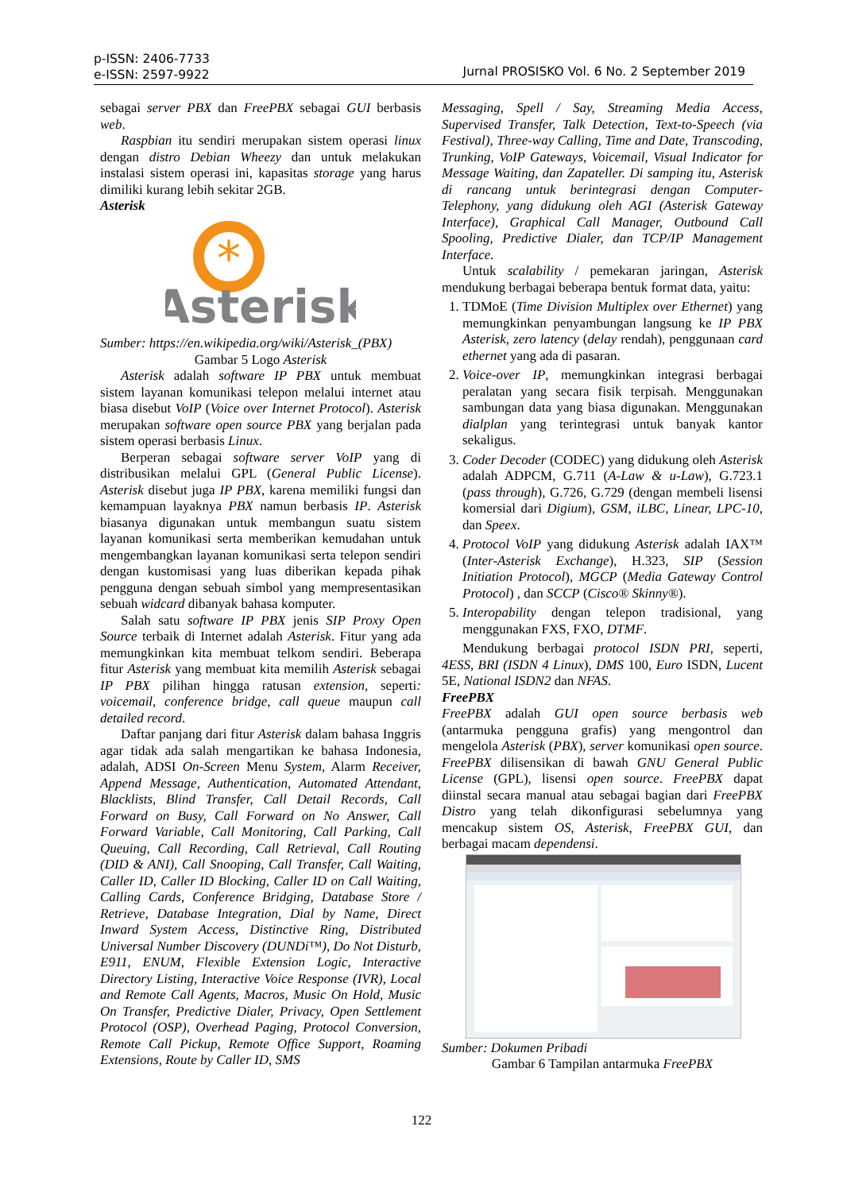p-ISSN: 2406-7733
e-ISSN: 2597-9922
Jurnal PROSISKO Vol. 6 No. 2 September 2019
sebagai server PBX dan FreePBX sebagai GUI berbasis web.
Raspbian itu sendiri merupakan sistem operasi linux dengan distro Debian Wheezy dan untuk melakukan instalasi sistem operasi ini, kapasitas storage yang harus dimiliki kurang lebih sekitar 2GB.
Asterisk
*
Asterisk
Sumber: https://en.wikipedia.org/wiki/Asterisk_(PBX)
Gambar 5 Logo Asterisk
Asterisk adalah software IP PBX untuk membuat sistem layanan komunikasi telepon melalui internet atau biasa disebut VoIP (Voice over Internet Protocol). Asterisk merupakan software open source PBX yang berjalan pada sistem operasi berbasis Linux.
Berperan sebagai software server VoIP yang di distribusikan melalui GPL (General Public License). Asterisk disebut juga IP PBX, karena memiliki fungsi dan kemampuan layaknya PBX namun berbasis IP. Asterisk biasanya digunakan untuk membangun suatu sistem layanan komunikasi serta memberikan kemudahan untuk mengembangkan layanan komunikasi serta telepon sendiri dengan kustomisasi yang luas diberikan kepada pihak pengguna dengan sebuah simbol yang mempresentasikan sebuah widcard dibanyak bahasa komputer.
Salah satu software IP PBX jenis SIP Proxy Open Source terbaik di Internet adalah Asterisk. Fitur yang ada memungkinkan kita membuat telkom sendiri. Beberapa fitur Asterisk yang membuat kita memilih Asterisk sebagai IP PBX pilihan hingga ratusan extension, seperti: voicemail, conference bridge, call queue maupun call detailed record.
Daftar panjang dari fitur Asterisk dalam bahasa Inggris agar tidak ada salah mengartikan ke bahasa Indonesia, adalah, ADSI On-Screen Menu System, Alarm Receiver, Append Message, Authentication, Automated Attendant, Blacklists, Blind Transfer, Call Detail Records, Call Forward on Busy, Call Forward on No Answer, Call Forward Variable, Call Monitoring, Call Parking, Call Queuing, Call Recording, Call Retrieval, Call Routing (DID & ANI), Call Snooping, Call Transfer, Call Waiting, Caller ID, Caller ID Blocking, Caller ID on Call Waiting, Calling Cards, Conference Bridging, Database Store / Retrieve, Database Integration, Dial by Name, Direct Inward System Access, Distinctive Ring, Distributed Universal Number Discovery (DUNDi™), Do Not Disturb, E911, ENUM, Flexible Extension Logic, Interactive Directory Listing, Interactive Voice Response (IVR), Local and Remote Call Agents, Macros, Music On Hold, Music On Transfer, Predictive Dialer, Privacy, Open Settlement Protocol (OSP), Overhead Paging, Protocol Conversion, Remote Call Pickup, Remote Office Support, Roaming Extensions, Route by Caller ID, SMS
Messaging, Spell / Say, Streaming Media Access, Supervised Transfer, Talk Detection, Text-to-Speech (via Festival), Three-way Calling, Time and Date, Transcoding, Trunking, VoIP Gateways, Voicemail, Visual Indicator for Message Waiting, dan Zapateller. Di samping itu, Asterisk di rancang untuk berintegrasi dengan Computer-Telephony, yang didukung oleh AGI (Asterisk Gateway Interface), Graphical Call Manager, Outbound Call Spooling, Predictive Dialer, dan TCP/IP Management Interface.
Untuk scalability / pemekaran jaringan, Asterisk mendukung berbagai beberapa bentuk format data, yaitu:
1. TDMoE (Time Division Multiplex over Ethernet) yang memungkinkan penyambungan langsung ke IP PBX Asterisk, zero latency (delay rendah), penggunaan card ethernet yang ada di pasaran.
2. Voice-over IP, memungkinkan integrasi berbagai peralatan yang secara fisik terpisah. Menggunakan sambungan data yang biasa digunakan. Menggunakan dialplan yang terintegrasi untuk banyak kantor sekaligus.
3. Coder Decoder (CODEC) yang didukung oleh Asterisk adalah ADPCM, G.711 (A-Law & u-Law), G.723.1 (pass through), G.726, G.729 (dengan membeli lisensi komersial dari Digium), GSM, iLBC, Linear, LPC-10, dan Speex.
4. Protocol VoIP yang didukung Asterisk adalah IAX™ (Inter-Asterisk Exchange), H.323, SIP (Session Initiation Protocol), MGCP (Media Gateway Control Protocol) , dan SCCP (Cisco® Skinny®).
5. Interopability dengan telepon tradisional, yang menggunakan FXS, FXO, DTMF.
Mendukung berbagai protocol ISDN PRI, seperti, 4ESS, BRI (ISDN 4 Linux), DMS 100, Euro ISDN, Lucent 5E, National ISDN2 dan NFAS.
FreePBX
FreePBX adalah GUI open source berbasis web (antarmuka pengguna grafis) yang mengontrol dan mengelola Asterisk (PBX), server komunikasi open source. FreePBX dilisensikan di bawah GNU General Public License (GPL), lisensi open source. FreePBX dapat diinstal secara manual atau sebagai bagian dari FreePBX Distro yang telah dikonfigurasi sebelumnya yang mencakup sistem OS, Asterisk, FreePBX GUI, dan berbagai macam dependensi.
Sumber: Dokumen Pribadi
Gambar 6 Tampilan antarmuka FreePBX
122